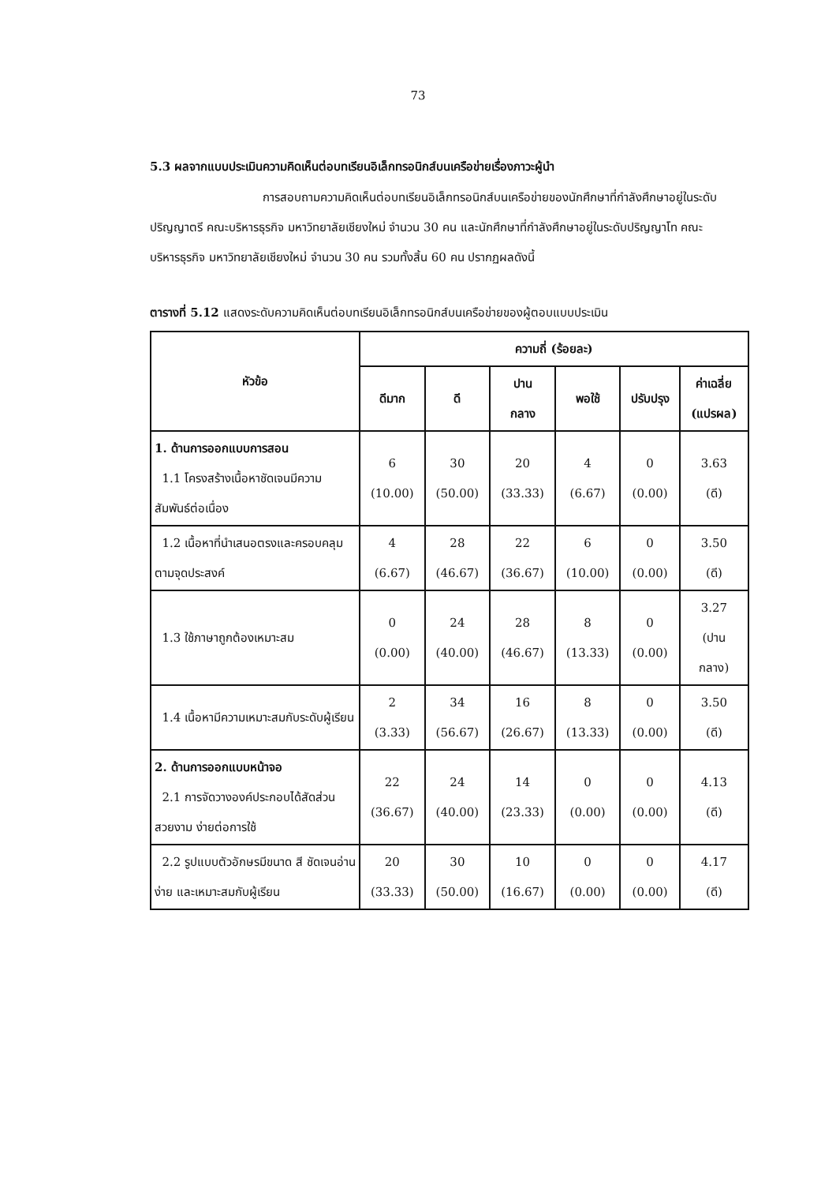73
5.3 ผลจากแบบประเมินความคิดเห็นต่อบทเรียนอิเล็กทรอนิกส์บนเครือข่ายเรื่องภาวะผู้นำ
การสอบถามความคิดเห็นต่อบทเรียนอิเล็กทรอนิกส์บนเครือข่ายของนักศึกษาที่กำลังศึกษาอยู่ในระดับปริญญาตรี คณะบริหารธุรกิจ มหาวิทยาลัยเชียงใหม่ จำนวน 30 คน และนักศึกษาที่กำลังศึกษาอยู่ในระดับปริญญาโท คณะบริหารธุรกิจ มหาวิทยาลัยเชียงใหม่ จำนวน 30 คน รวมทั้งสิ้น 60 คน ปรากฏผลดังนี้
ตารางที่ 5.12 แสดงระดับความคิดเห็นต่อบทเรียนอิเล็กทรอนิกส์บนเครือข่ายของผู้ตอบแบบประเมิน
| หัวข้อ | ความถี่ (ร้อยละ) | | | | | |
| --- | --- | --- | --- | --- | --- | --- |
| | ดีมาก | ดี | ปาน กลาง | พอใช้ | ปรับปรุง | ค่าเฉลี่ย (แปรผล) |
| 1. ด้านการออกแบบการสอน 1.1 โครงสร้างเนื้อหาชัดเจนมีความสัมพันธ์ต่อเนื่อง | 6 (10.00) | 30 (50.00) | 20 (33.33) | 4 (6.67) | 0 (0.00) | 3.63 (ดี) |
| 1.2 เนื้อหาที่นำเสนอตรงและครอบคลุมตามจุดประสงค์ | 4 (6.67) | 28 (46.67) | 22 (36.67) | 6 (10.00) | 0 (0.00) | 3.50 (ดี) |
| 1.3 ใช้ภาษาถูกต้องเหมาะสม | 0 (0.00) | 24 (40.00) | 28 (46.67) | 8 (13.33) | 0 (0.00) | 3.27 (ปาน กลาง) |
| 1.4 เนื้อหามีความเหมาะสมกับระดับผู้เรียน | 2 (3.33) | 34 (56.67) | 16 (26.67) | 8 (13.33) | 0 (0.00) | 3.50 (ดี) |
| 2. ด้านการออกแบบหน้าจอ 2.1 การจัดวางองค์ประกอบได้สัดส่วนสวยงาม ง่ายต่อการใช้ | 22 (36.67) | 24 (40.00) | 14 (23.33) | 0 (0.00) | 0 (0.00) | 4.13 (ดี) |
| 2.2 รูปแบบตัวอักษรมีขนาด สี ชัดเจนอ่านง่าย และเหมาะสมกับผู้เรียน | 20 (33.33) | 30 (50.00) | 10 (16.67) | 0 (0.00) | 0 (0.00) | 4.17 (ดี) |